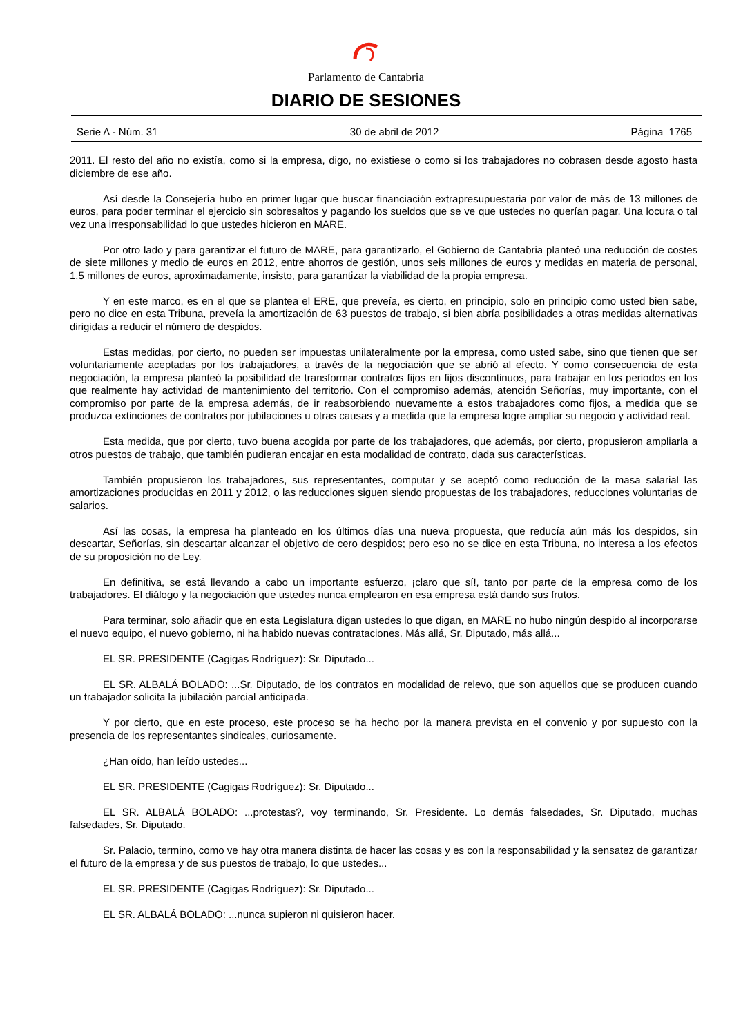Parlamento de Cantabria
DIARIO DE SESIONES
Serie A - Núm. 31 30 de abril de 2012 Página 1765
2011. El resto del año no existía, como si la empresa, digo, no existiese o como si los trabajadores no cobrasen desde agosto hasta diciembre de ese año.
Así desde la Consejería hubo en primer lugar que buscar financiación extrapresupuestaria por valor de más de 13 millones de euros, para poder terminar el ejercicio sin sobresaltos y pagando los sueldos que se ve que ustedes no querían pagar. Una locura o tal vez una irresponsabilidad lo que ustedes hicieron en MARE.
Por otro lado y para garantizar el futuro de MARE, para garantizarlo, el Gobierno de Cantabria planteó una reducción de costes de siete millones y medio de euros en 2012, entre ahorros de gestión, unos seis millones de euros y medidas en materia de personal, 1,5 millones de euros, aproximadamente, insisto, para garantizar la viabilidad de la propia empresa.
Y en este marco, es en el que se plantea el ERE, que preveía, es cierto, en principio, solo en principio como usted bien sabe, pero no dice en esta Tribuna, preveía la amortización de 63 puestos de trabajo, si bien abría posibilidades a otras medidas alternativas dirigidas a reducir el número de despidos.
Estas medidas, por cierto, no pueden ser impuestas unilateralmente por la empresa, como usted sabe, sino que tienen que ser voluntariamente aceptadas por los trabajadores, a través de la negociación que se abrió al efecto. Y como consecuencia de esta negociación, la empresa planteó la posibilidad de transformar contratos fijos en fijos discontinuos, para trabajar en los periodos en los que realmente hay actividad de mantenimiento del territorio. Con el compromiso además, atención Señorías, muy importante, con el compromiso por parte de la empresa además, de ir reabsorbiendo nuevamente a estos trabajadores como fijos, a medida que se produzca extinciones de contratos por jubilaciones u otras causas y a medida que la empresa logre ampliar su negocio y actividad real.
Esta medida, que por cierto, tuvo buena acogida por parte de los trabajadores, que además, por cierto, propusieron ampliarla a otros puestos de trabajo, que también pudieran encajar en esta modalidad de contrato, dada sus características.
También propusieron los trabajadores, sus representantes, computar y se aceptó como reducción de la masa salarial las amortizaciones producidas en 2011 y 2012, o las reducciones siguen siendo propuestas de los trabajadores, reducciones voluntarias de salarios.
Así las cosas, la empresa ha planteado en los últimos días una nueva propuesta, que reducía aún más los despidos, sin descartar, Señorías, sin descartar alcanzar el objetivo de cero despidos; pero eso no se dice en esta Tribuna, no interesa a los efectos de su proposición no de Ley.
En definitiva, se está llevando a cabo un importante esfuerzo, ¡claro que sí!, tanto por parte de la empresa como de los trabajadores. El diálogo y la negociación que ustedes nunca emplearon en esa empresa está dando sus frutos.
Para terminar, solo añadir que en esta Legislatura digan ustedes lo que digan, en MARE no hubo ningún despido al incorporarse el nuevo equipo, el nuevo gobierno, ni ha habido nuevas contrataciones. Más allá, Sr. Diputado, más allá...
EL SR. PRESIDENTE (Cagigas Rodríguez): Sr. Diputado...
EL SR. ALBALÁ BOLADO: ...Sr. Diputado, de los contratos en modalidad de relevo, que son aquellos que se producen cuando un trabajador solicita la jubilación parcial anticipada.
Y por cierto, que en este proceso, este proceso se ha hecho por la manera prevista en el convenio y por supuesto con la presencia de los representantes sindicales, curiosamente.
¿Han oído, han leído ustedes...
EL SR. PRESIDENTE (Cagigas Rodríguez): Sr. Diputado...
EL SR. ALBALÁ BOLADO: ...protestas?, voy terminando, Sr. Presidente. Lo demás falsedades, Sr. Diputado, muchas falsedades, Sr. Diputado.
Sr. Palacio, termino, como ve hay otra manera distinta de hacer las cosas y es con la responsabilidad y la sensatez de garantizar el futuro de la empresa y de sus puestos de trabajo, lo que ustedes...
EL SR. PRESIDENTE (Cagigas Rodríguez): Sr. Diputado...
EL SR. ALBALÁ BOLADO: ...nunca supieron ni quisieron hacer.